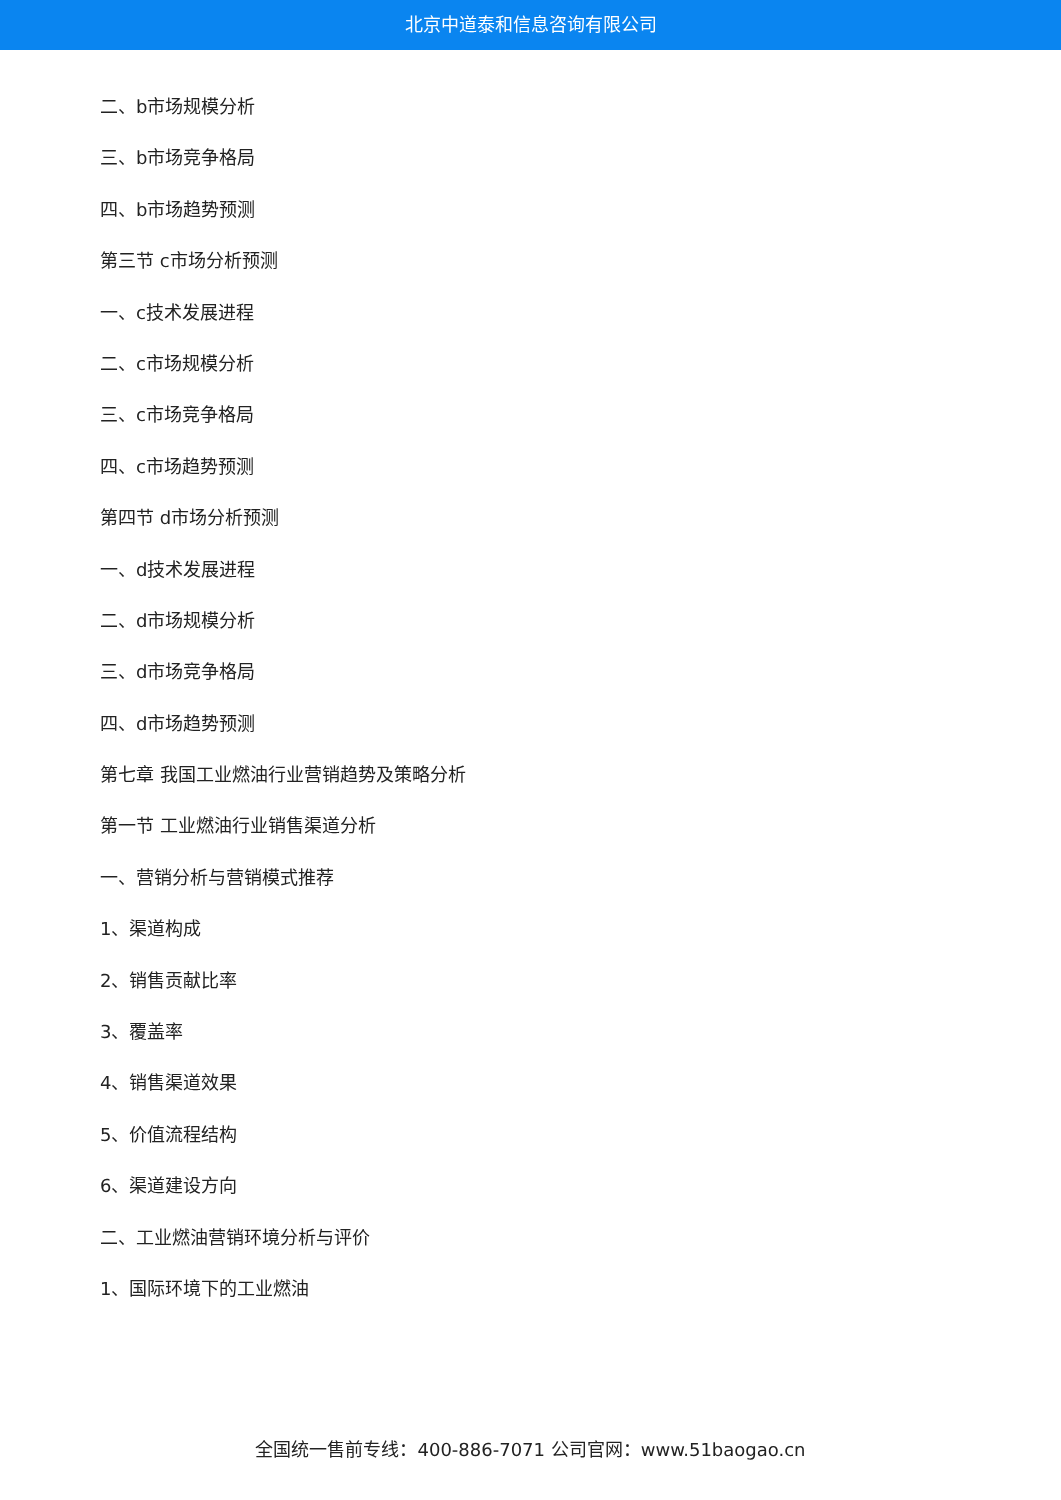北京中道泰和信息咨询有限公司
二、b市场规模分析
三、b市场竞争格局
四、b市场趋势预测
第三节 c市场分析预测
一、c技术发展进程
二、c市场规模分析
三、c市场竞争格局
四、c市场趋势预测
第四节 d市场分析预测
一、d技术发展进程
二、d市场规模分析
三、d市场竞争格局
四、d市场趋势预测
第七章 我国工业燃油行业营销趋势及策略分析
第一节 工业燃油行业销售渠道分析
一、营销分析与营销模式推荐
1、渠道构成
2、销售贡献比率
3、覆盖率
4、销售渠道效果
5、价值流程结构
6、渠道建设方向
二、工业燃油营销环境分析与评价
1、国际环境下的工业燃油
全国统一售前专线：400-886-7071 公司官网：www.51baogao.cn